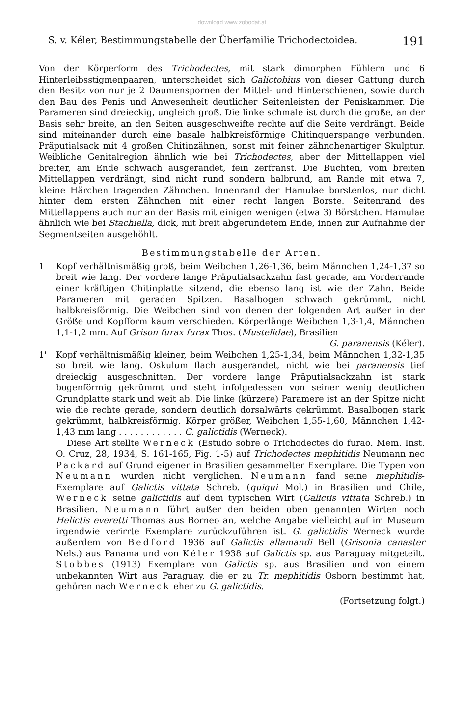download www.zobodat.at
S. v. Kéler, Bestimmungstabelle der Überfamilie Trichodectoidea. 191
Von der Körperform des Trichodectes, mit stark dimorphen Fühlern und 6 Hinterleibsstigmenpaaren, unterscheidet sich Galictobius von dieser Gattung durch den Besitz von nur je 2 Daumenspornen der Mittel- und Hinterschienen, sowie durch den Bau des Penis und Anwesenheit deutlicher Seitenleisten der Peniskammer. Die Parameren sind dreieckig, ungleich groß. Die linke schmale ist durch die große, an der Basis sehr breite, an den Seiten ausgeschweifte rechte auf die Seite verdrängt. Beide sind miteinander durch eine basale halbkreisförmige Chitinquerspange verbunden. Präputialsack mit 4 großen Chitinzähnen, sonst mit feiner zähnchenartiger Skulptur. Weibliche Genitalregion ähnlich wie bei Trichodectes, aber der Mittellappen viel breiter, am Ende schwach ausgerandet, fein zerfranst. Die Buchten, vom breiten Mittellappen verdrängt, sind nicht rund sondern halbrund, am Rande mit etwa 7, kleine Härchen tragenden Zähnchen. Innenrand der Hamulae borstenlos, nur dicht hinter dem ersten Zähnchen mit einer recht langen Borste. Seitenrand des Mittellappens auch nur an der Basis mit einigen wenigen (etwa 3) Börstchen. Hamulae ähnlich wie bei Stachiella, dick, mit breit abgerundetem Ende, innen zur Aufnahme der Segmentseiten ausgehöhlt.
Bestimmungstabelle der Arten.
1 Kopf verhältnismäßig groß, beim Weibchen 1,26-1,36, beim Männchen 1,24-1,37 so breit wie lang. Der vordere lange Präputialsackzahn fast gerade, am Vorderrande einer kräftigen Chitinplatte sitzend, die ebenso lang ist wie der Zahn. Beide Parameren mit geraden Spitzen. Basalbogen schwach gekrümmt, nicht halbkreisförmig. Die Weibchen sind von denen der folgenden Art außer in der Größe und Kopfform kaum verschieden. Körperlänge Weibchen 1,3-1,4, Männchen 1,1-1,2 mm. Auf Grison furax furax Thos. (Mustelidae), Brasilien
G. paranensis (Kéler).
1' Kopf verhältnismäßig kleiner, beim Weibchen 1,25-1,34, beim Männchen 1,32-1,35 so breit wie lang. Oskulum flach ausgerandet, nicht wie bei paranensis tief dreieckig ausgeschnitten. Der vordere lange Präputialsackzahn ist stark bogenförmig gekrümmt und steht infolgedessen von seiner wenig deutlichen Grundplatte stark und weit ab. Die linke (kürzere) Paramere ist an der Spitze nicht wie die rechte gerade, sondern deutlich dorsalwärts gekrümmt. Basalbogen stark gekrümmt, halbkreisförmig. Körper größer, Weibchen 1,55-1,60, Männchen 1,42-1,43 mm lang . . . . . . . . . . . . G. galictidis (Werneck).
Diese Art stellte Werneck (Estudo sobre o Trichodectes do furao. Mem. Inst. O. Cruz, 28, 1934, S. 161-165, Fig. 1-5) auf Trichodectes mephitidis Neumann nec Packard auf Grund eigener in Brasilien gesammelter Exemplare. Die Typen von Neumann wurden nicht verglichen. Neumann fand seine mephitidis-Exemplare auf Galictis vittata Schreb. (quiqui Mol.) in Brasilien und Chile, Werneck seine galictidis auf dem typischen Wirt (Galictis vittata Schreb.) in Brasilien. Neumann führt außer den beiden oben genannten Wirten noch Helictis everetti Thomas aus Borneo an, welche Angabe vielleicht auf im Museum irgendwie verirrte Exemplare zurückzuführen ist. G. galictidis Werneck wurde außerdem von Bedford 1936 auf Galictis allamandi Bell (Grisonia canaster Nels.) aus Panama und von Kéler 1938 auf Galictis sp. aus Paraguay mitgeteilt. Stobbes (1913) Exemplare von Galictis sp. aus Brasilien und von einem unbekannten Wirt aus Paraguay, die er zu Tr. mephitidis Osborn bestimmt hat, gehören nach Werneck eher zu G. galictidis.
(Fortsetzung folgt.)